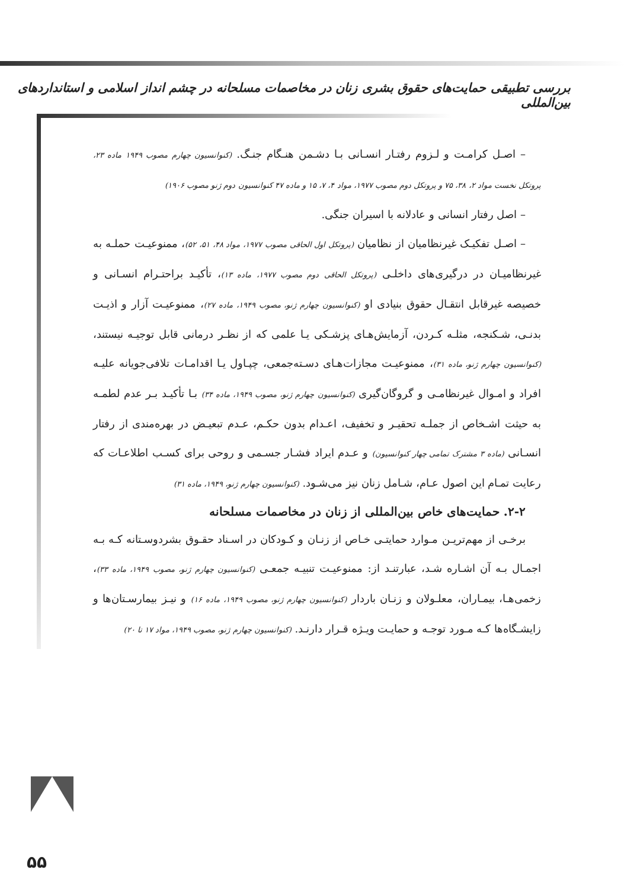بررسی تطبیقی حمایت‌های حقوق بشری زنان در مخاصمات مسلحانه در چشم انداز اسلامی و استانداردهای بین‌المللی
– اصـل کرامـت و لـزوم رفتـار انسـانی بـا دشـمن هنـگام جنـگ. (کنوانسیون چهارم مصوب ۱۹۴۹ ماده ۲۳، پروتکل نخست مواد ۲، ۳۸، ۷۵ و پروتکل دوم مصوب ۱۹۷۷، مواد ۴، ۷، ۱۵ و ماده ۴۷ کنوانسیون دوم ژنو مصوب ۱۹۰۶)
– اصل رفتار انسانی و عادلانه با اسیران جنگی.
– اصـل تفکیـک غیرنظامیان از نظامیان (پروتکل اول الحاقی مصوب ۱۹۷۷، مواد ۴۸، ۵۱، ۵۲)، ممنوعیـت حملـه به غیرنظامیـان در درگیری‌های داخلـی (پروتکل الحاقی دوم مصوب ۱۹۷۷، ماده ۱۳)، تأکیـد براحتـرام انسـانی و خصیصه غیرقابل انتقـال حقوق بنیادی او (کنوانسیون چهارم ژنو، مصوب ۱۹۴۹، ماده ۲۷)، ممنوعیـت آزار و اذیـت بدنـی، شـکنجه، مثلـه کـردن، آزمایش‌هـای پزشـکی یـا علمی که از نظـر درمانی قابل توجیـه نیستند،(کنوانسیون چهارم ژنو، ماده ۳۱)، ممنوعیـت مجازات‌هـای دسـته‌جمعی، چپـاول یـا اقدامـات تلافی‌جویانه علیـه افراد و امـوال غیرنظامـی و گروگان‌گیری (کنوانسیون چهارم ژنو، مصوب ۱۹۴۹، ماده ۳۴) بـا تأکیـد بـر عدم لطمـه به حیثت اشـخاص از جملـه تحقیـر و تخفیف، اعـدام بدون حکـم، عـدم تبعیـض در بهره‌مندی از رفتار انسـانی (ماده ۳ مشترک تمامی چهار کنوانسیون) و عـدم ایراد فشـار جسـمی و روحی برای کسـب اطلاعـات که رعایت تمـام این اصول عـام، شـامل زنان نیز می‌شـود. (کنوانسیون چهارم ژنو، ۱۹۴۹، ماده ۳۱)
۲-۲. حمایت‌های خاص بین‌المللی از زنان در مخاصمات مسلحانه
برخـی از مهم‌تریـن مـوارد حمایتـی خـاص از زنـان و کـودکان در اسـناد حقـوق بشردوسـتانه کـه بـه اجمـال بـه آن اشـاره شـد، عبارتنـد از: ممنوعیـت تنبیـه جمعـی (کنوانسیون چهارم ژنو، مصوب ۱۹۴۹، ماده ۳۳)، زخمی‌هـا، بیمـاران، معلـولان و زنـان باردار (کنوانسیون چهارم ژنو، مصوب ۱۹۴۹، ماده ۱۶) و نیـز بیمارسـتان‌ها و زایشـگاه‌ها کـه مـورد توجـه و حمایـت ویـژه قـرار دارنـد. (کنوانسیون چهارم ژنو، مصوب ۱۹۴۹، مواد ۱۷ تا ۲۰)
۵۵